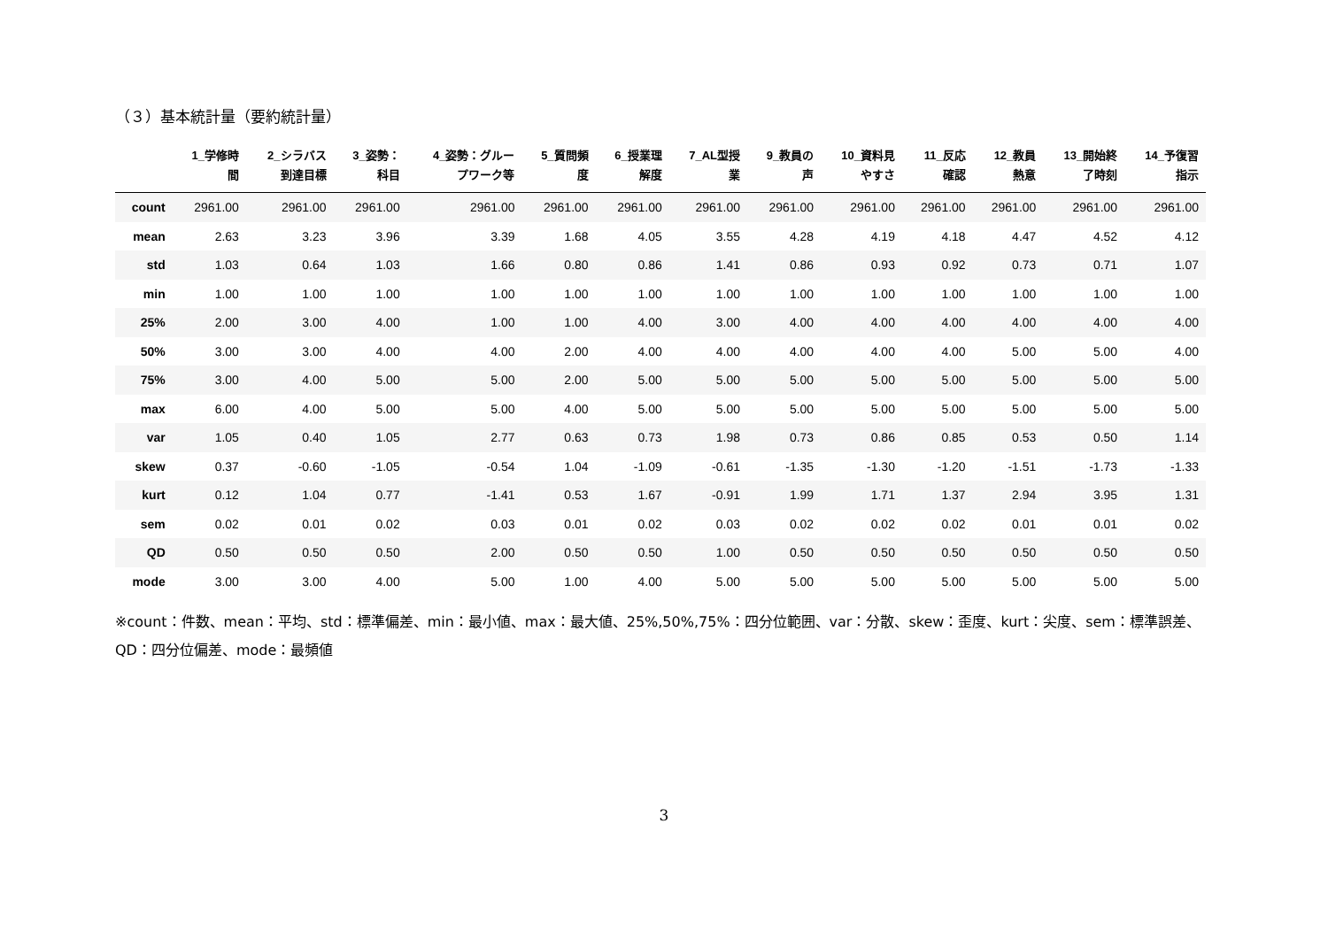（３）基本統計量（要約統計量）
| | 1_学修時 間 | 2_シラバス 到達目標 | 3_姿勢： 科目 | 4_姿勢：グルー プワーク等 | 5_質問頻 度 | 6_授業理 解度 | 7_AL型授 業 | 9_教員の 声 | 10_資料見 やすさ | 11_反応 確認 | 12_教員 熱意 | 13_開始終 了時刻 | 14_予復習 指示 |
| --- | --- | --- | --- | --- | --- | --- | --- | --- | --- | --- | --- | --- | --- |
| count | 2961.00 | 2961.00 | 2961.00 | 2961.00 | 2961.00 | 2961.00 | 2961.00 | 2961.00 | 2961.00 | 2961.00 | 2961.00 | 2961.00 | 2961.00 |
| mean | 2.63 | 3.23 | 3.96 | 3.39 | 1.68 | 4.05 | 3.55 | 4.28 | 4.19 | 4.18 | 4.47 | 4.52 | 4.12 |
| std | 1.03 | 0.64 | 1.03 | 1.66 | 0.80 | 0.86 | 1.41 | 0.86 | 0.93 | 0.92 | 0.73 | 0.71 | 1.07 |
| min | 1.00 | 1.00 | 1.00 | 1.00 | 1.00 | 1.00 | 1.00 | 1.00 | 1.00 | 1.00 | 1.00 | 1.00 | 1.00 |
| 25% | 2.00 | 3.00 | 4.00 | 1.00 | 1.00 | 4.00 | 3.00 | 4.00 | 4.00 | 4.00 | 4.00 | 4.00 | 4.00 |
| 50% | 3.00 | 3.00 | 4.00 | 4.00 | 2.00 | 4.00 | 4.00 | 4.00 | 4.00 | 4.00 | 5.00 | 5.00 | 4.00 |
| 75% | 3.00 | 4.00 | 5.00 | 5.00 | 2.00 | 5.00 | 5.00 | 5.00 | 5.00 | 5.00 | 5.00 | 5.00 | 5.00 |
| max | 6.00 | 4.00 | 5.00 | 5.00 | 4.00 | 5.00 | 5.00 | 5.00 | 5.00 | 5.00 | 5.00 | 5.00 | 5.00 |
| var | 1.05 | 0.40 | 1.05 | 2.77 | 0.63 | 0.73 | 1.98 | 0.73 | 0.86 | 0.85 | 0.53 | 0.50 | 1.14 |
| skew | 0.37 | -0.60 | -1.05 | -0.54 | 1.04 | -1.09 | -0.61 | -1.35 | -1.30 | -1.20 | -1.51 | -1.73 | -1.33 |
| kurt | 0.12 | 1.04 | 0.77 | -1.41 | 0.53 | 1.67 | -0.91 | 1.99 | 1.71 | 1.37 | 2.94 | 3.95 | 1.31 |
| sem | 0.02 | 0.01 | 0.02 | 0.03 | 0.01 | 0.02 | 0.03 | 0.02 | 0.02 | 0.02 | 0.01 | 0.01 | 0.02 |
| QD | 0.50 | 0.50 | 0.50 | 2.00 | 0.50 | 0.50 | 1.00 | 0.50 | 0.50 | 0.50 | 0.50 | 0.50 | 0.50 |
| mode | 3.00 | 3.00 | 4.00 | 5.00 | 1.00 | 4.00 | 5.00 | 5.00 | 5.00 | 5.00 | 5.00 | 5.00 | 5.00 |
※count：件数、mean：平均、std：標準偏差、min：最小値、max：最大値、25%,50%,75%：四分位範囲、var：分散、skew：歪度、kurt：尖度、sem：標準誤差、QD：四分位偏差、mode：最頻値
3